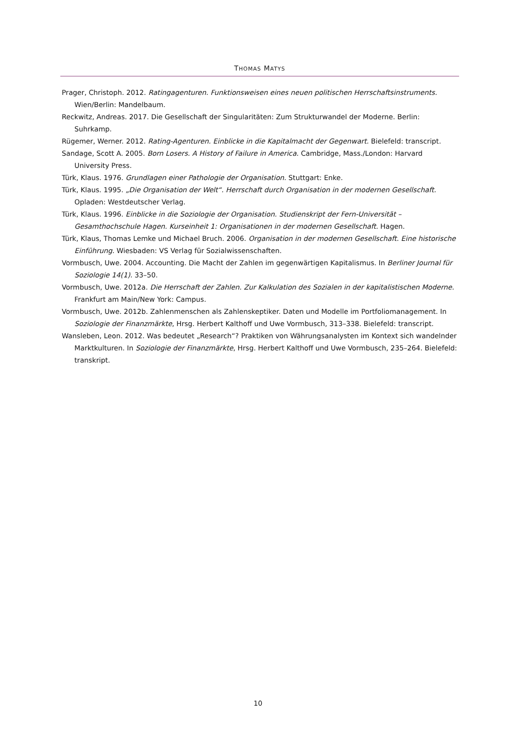THOMAS MATYS
Prager, Christoph. 2012. Ratingagenturen. Funktionsweisen eines neuen politischen Herrschaftsinstruments. Wien/Berlin: Mandelbaum.
Reckwitz, Andreas. 2017. Die Gesellschaft der Singularitäten: Zum Strukturwandel der Moderne. Berlin: Suhrkamp.
Rügemer, Werner. 2012. Rating-Agenturen. Einblicke in die Kapitalmacht der Gegenwart. Bielefeld: transcript.
Sandage, Scott A. 2005. Born Losers. A History of Failure in America. Cambridge, Mass./London: Harvard University Press.
Türk, Klaus. 1976. Grundlagen einer Pathologie der Organisation. Stuttgart: Enke.
Türk, Klaus. 1995. „Die Organisation der Welt“. Herrschaft durch Organisation in der modernen Gesellschaft. Opladen: Westdeutscher Verlag.
Türk, Klaus. 1996. Einblicke in die Soziologie der Organisation. Studienskript der Fern-Universität – Gesamthochschule Hagen. Kurseinheit 1: Organisationen in der modernen Gesellschaft. Hagen.
Türk, Klaus, Thomas Lemke und Michael Bruch. 2006. Organisation in der modernen Gesellschaft. Eine historische Einführung. Wiesbaden: VS Verlag für Sozialwissenschaften.
Vormbusch, Uwe. 2004. Accounting. Die Macht der Zahlen im gegenwärtigen Kapitalismus. In Berliner Journal für Soziologie 14(1). 33–50.
Vormbusch, Uwe. 2012a. Die Herrschaft der Zahlen. Zur Kalkulation des Sozialen in der kapitalistischen Moderne. Frankfurt am Main/New York: Campus.
Vormbusch, Uwe. 2012b. Zahlenmenschen als Zahlenskeptiker. Daten und Modelle im Portfoliomanagement. In Soziologie der Finanzmärkte, Hrsg. Herbert Kalthoff und Uwe Vormbusch, 313–338. Bielefeld: transcript.
Wansleben, Leon. 2012. Was bedeutet „Research“? Praktiken von Währungsanalysten im Kontext sich wandelnder Marktkulturen. In Soziologie der Finanzmärkte, Hrsg. Herbert Kalthoff und Uwe Vormbusch, 235–264. Bielefeld: transkript.
10